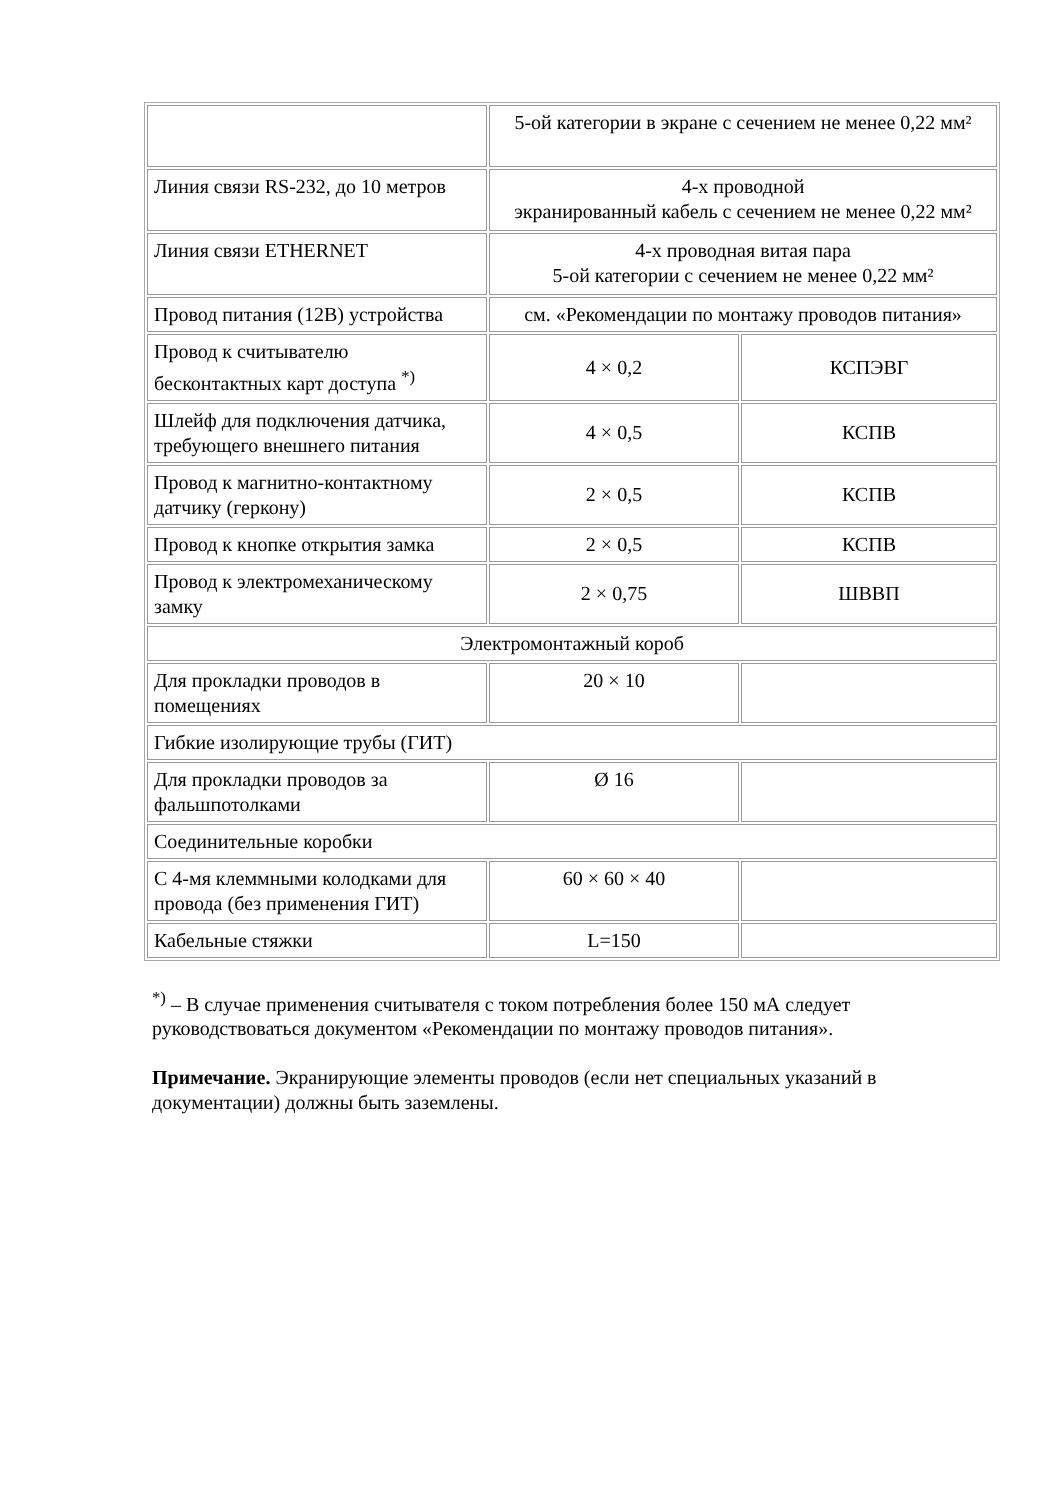| | 5-ой категории в экране с сечением не менее 0,22 мм² | |
| Линия связи RS-232, до 10 метров | 4-х проводной экранированный кабель с сечением не менее 0,22 мм² | |
| Линия связи ETHERNET | 4-х проводная витая пара 5-ой категории с сечением не менее 0,22 мм² | |
| Провод питания (12В) устройства | см. «Рекомендации по монтажу проводов питания» | |
| Провод к считывателю бесконтактных карт доступа <sup>*)</sup> | 4 × 0,2 | КСПЭВГ |
| Шлейф для подключения датчика, требующего внешнего питания | 4 × 0,5 | КСПВ |
| Провод к магнитно-контактному датчику (геркону) | 2 × 0,5 | КСПВ |
| Провод к кнопке открытия замка | 2 × 0,5 | КСПВ |
| Провод к электромеханическому замку | 2 × 0,75 | ШВВП |
| Электромонтажный короб | | |
| Для прокладки проводов в помещениях | 20 × 10 | |
| Гибкие изолирующие трубы (ГИТ) | | |
| Для прокладки проводов за фальшпотолками | Ø 16 | |
| Соединительные коробки | | |
| С 4-мя клеммными колодками для провода (без применения ГИТ) | 60 × 60 × 40 | |
| Кабельные стяжки | L=150 | |
<sup>*)</sup> – В случае применения считывателя с током потребления более 150 мА следует руководствоваться документом «Рекомендации по монтажу проводов питания».
Примечание. Экранирующие элементы проводов (если нет специальных указаний в документации) должны быть заземлены.